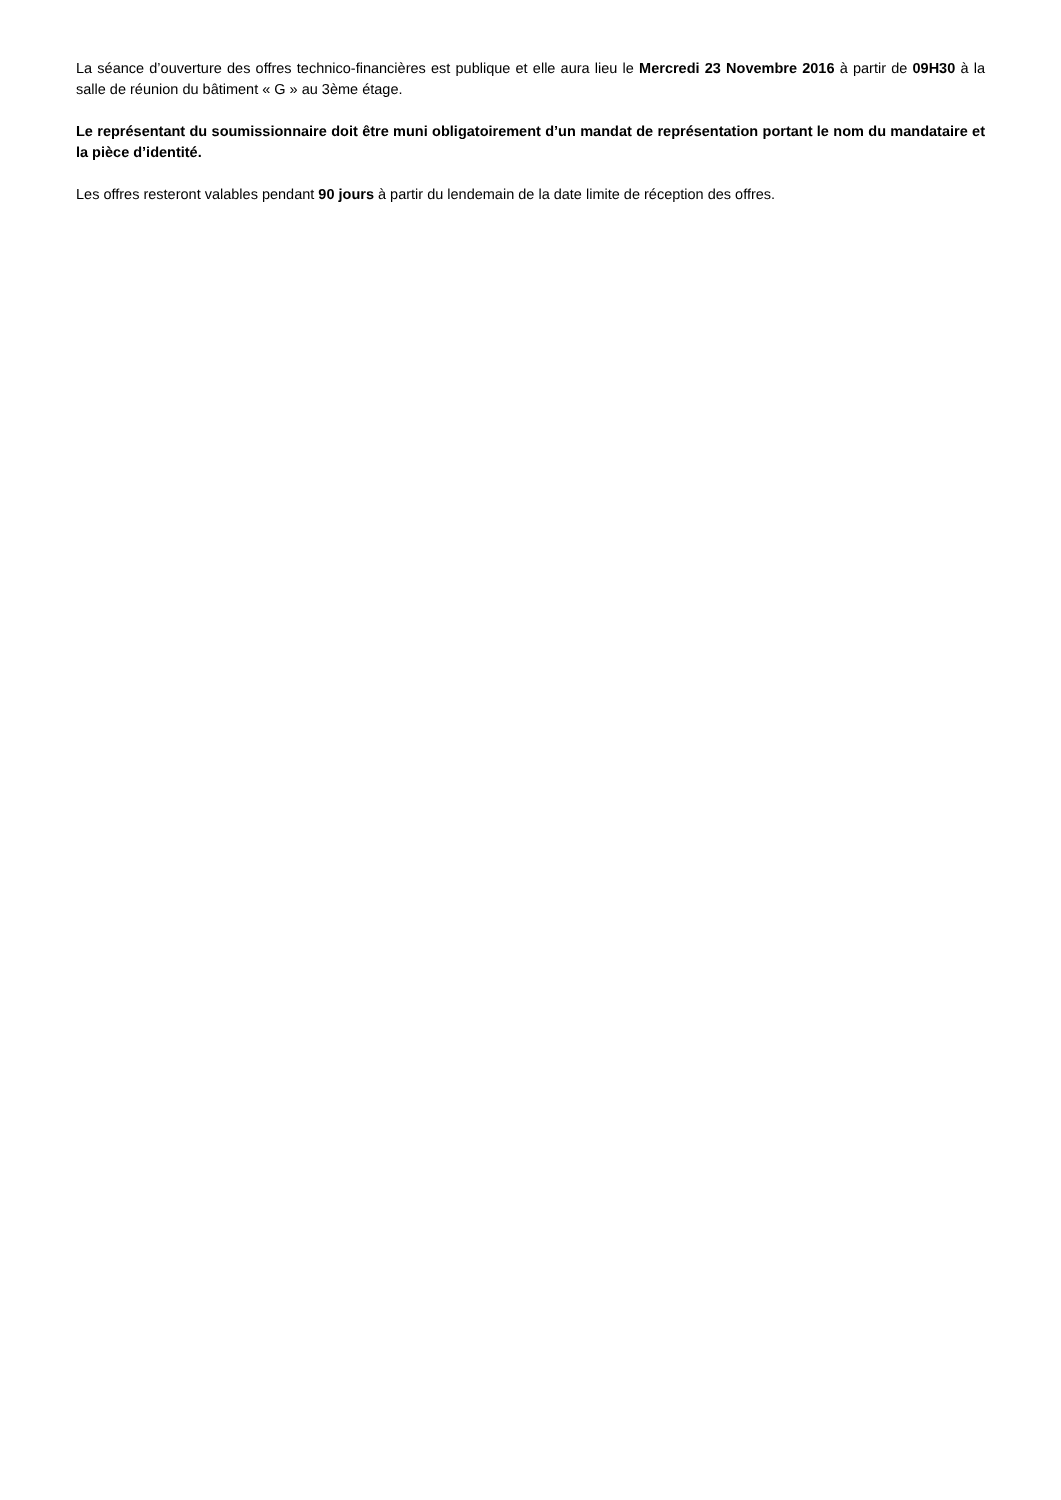La séance d’ouverture des offres technico-financières est publique et elle aura lieu le Mercredi 23 Novembre 2016 à partir de 09H30 à la salle de réunion du bâtiment « G » au 3ème étage.
Le représentant du soumissionnaire doit être muni obligatoirement d’un mandat de représentation portant le nom du mandataire et la pièce d’identité.
Les offres resteront valables pendant 90 jours à partir du lendemain de la date limite de réception des offres.